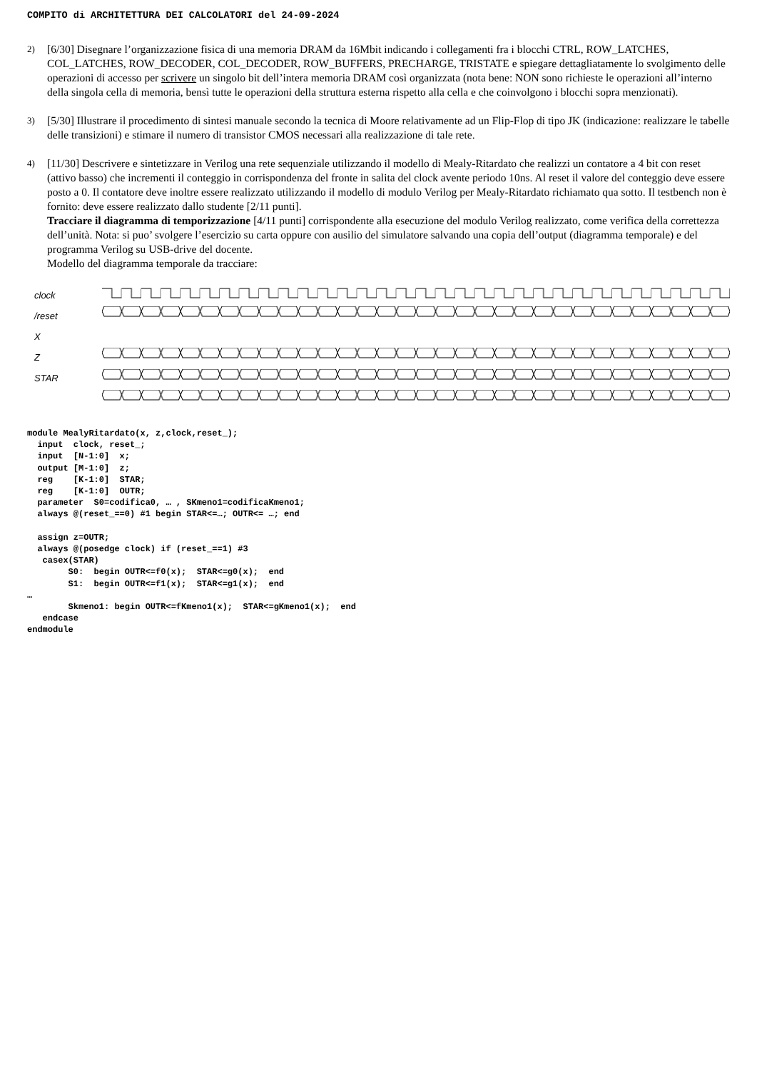COMPITO di ARCHITETTURA DEI CALCOLATORI del 24-09-2024
2) [6/30] Disegnare l’organizzazione fisica di una memoria DRAM da 16Mbit indicando i collegamenti fra i blocchi CTRL, ROW_LATCHES, COL_LATCHES, ROW_DECODER, COL_DECODER, ROW_BUFFERS, PRECHARGE, TRISTATE e spiegare dettagliatamente lo svolgimento delle operazioni di accesso per scrivere un singolo bit dell’intera memoria DRAM così organizzata (nota bene: NON sono richieste le operazioni all’interno della singola cella di memoria, bensì tutte le operazioni della struttura esterna rispetto alla cella e che coinvolgono i blocchi sopra menzionati).
3) [5/30] Illustrare il procedimento di sintesi manuale secondo la tecnica di Moore relativamente ad un Flip-Flop di tipo JK (indicazione: realizzare le tabelle delle transizioni) e stimare il numero di transistor CMOS necessari alla realizzazione di tale rete.
4) [11/30] Descrivere e sintetizzare in Verilog una rete sequenziale utilizzando il modello di Mealy-Ritardato che realizzi un contatore a 4 bit con reset (attivo basso) che incrementi il conteggio in corrispondenza del fronte in salita del clock avente periodo 10ns. Al reset il valore del conteggio deve essere posto a 0. Il contatore deve inoltre essere realizzato utilizzando il modello di modulo Verilog per Mealy-Ritardato richiamato qua sotto. Il testbench non è fornito: deve essere realizzato dallo studente [2/11 punti].
Tracciare il diagramma di temporizzazione [4/11 punti] corrispondente alla esecuzione del modulo Verilog realizzato, come verifica della correttezza dell’unità. Nota: si puo’ svolgere l’esercizio su carta oppure con ausilio del simulatore salvando una copia dell’output (diagramma temporale) e del programma Verilog su USB-drive del docente.
Modello del diagramma temporale da tracciare:
clock
/reset
X
Z
STAR
module MealyRitardato(x, z,clock,reset_);
  input  clock, reset_;
  input  [N-1:0]  x;
  output [M-1:0]  z;
  reg    [K-1:0]  STAR;
  reg    [K-1:0]  OUTR;
  parameter  S0=codifica0, … , SKmeno1=codificaKmeno1;
  always @(reset_==0) #1 begin STAR<=…; OUTR<= …; end

  assign z=OUTR;
  always @(posedge clock) if (reset_==1) #3
   casex(STAR)
        S0:  begin OUTR<=f0(x);  STAR<=g0(x);  end
        S1:  begin OUTR<=f1(x);  STAR<=g1(x);  end
…
        Skmeno1: begin OUTR<=fKmeno1(x);  STAR<=gKmeno1(x);  end
   endcase
endmodule